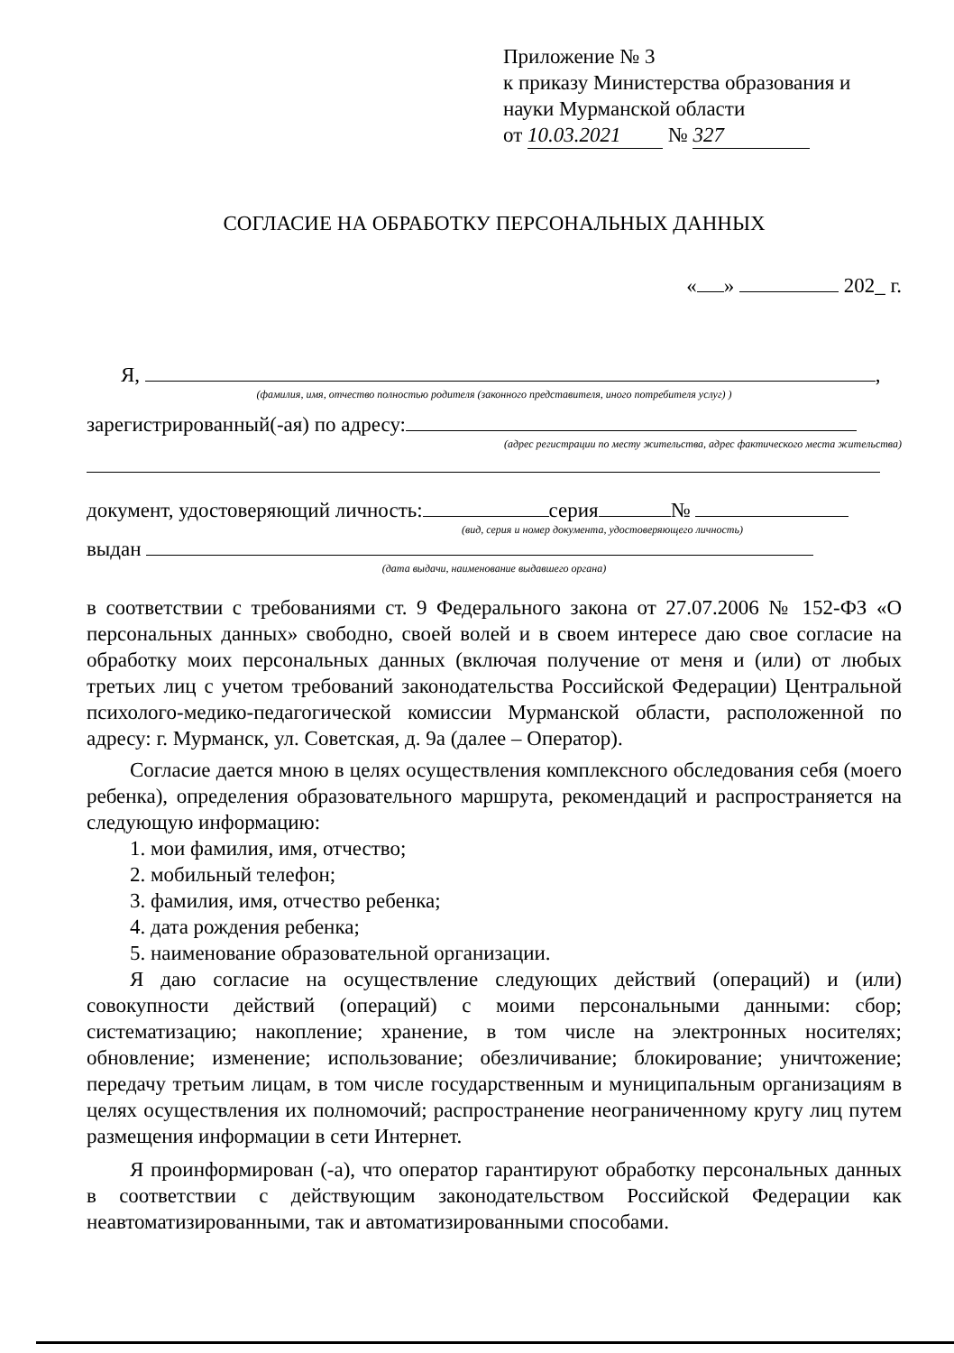Приложение № 3
к приказу Министерства образования и науки Мурманской области
от 10.03.2021 № 327
СОГЛАСИЕ НА ОБРАБОТКУ ПЕРСОНАЛЬНЫХ ДАННЫХ
« » 202_ г.
Я, ,
(фамилия, имя, отчество полностью родителя (законного представителя, иного потребителя услуг) )
зарегистрированный(-ая) по адресу:
(адрес регистрации по месту жительства, адрес фактического места жительства)
документ, удостоверяющий личность: серия №
(вид, серия и номер документа, удостоверяющего личность)
выдан
(дата выдачи, наименование выдавшего органа)
в соответствии с требованиями ст. 9 Федерального закона от 27.07.2006 № 152-ФЗ «О персональных данных» свободно, своей волей и в своем интересе даю свое согласие на обработку моих персональных данных (включая получение от меня и (или) от любых третьих лиц с учетом требований законодательства Российской Федерации) Центральной психолого-медико-педагогической комиссии Мурманской области, расположенной по адресу: г. Мурманск, ул. Советская, д. 9а (далее – Оператор).
Согласие дается мною в целях осуществления комплексного обследования себя (моего ребенка), определения образовательного маршрута, рекомендаций и распространяется на следующую информацию:
1. мои фамилия, имя, отчество;
2. мобильный телефон;
3. фамилия, имя, отчество ребенка;
4. дата рождения ребенка;
5. наименование образовательной организации.
Я даю согласие на осуществление следующих действий (операций) и (или) совокупности действий (операций) с моими персональными данными: сбор; систематизацию; накопление; хранение, в том числе на электронных носителях; обновление; изменение; использование; обезличивание; блокирование; уничтожение; передачу третьим лицам, в том числе государственным и муниципальным организациям в целях осуществления их полномочий; распространение неограниченному кругу лиц путем размещения информации в сети Интернет.
Я проинформирован (-а), что оператор гарантируют обработку персональных данных в соответствии с действующим законодательством Российской Федерации как неавтоматизированными, так и автоматизированными способами.